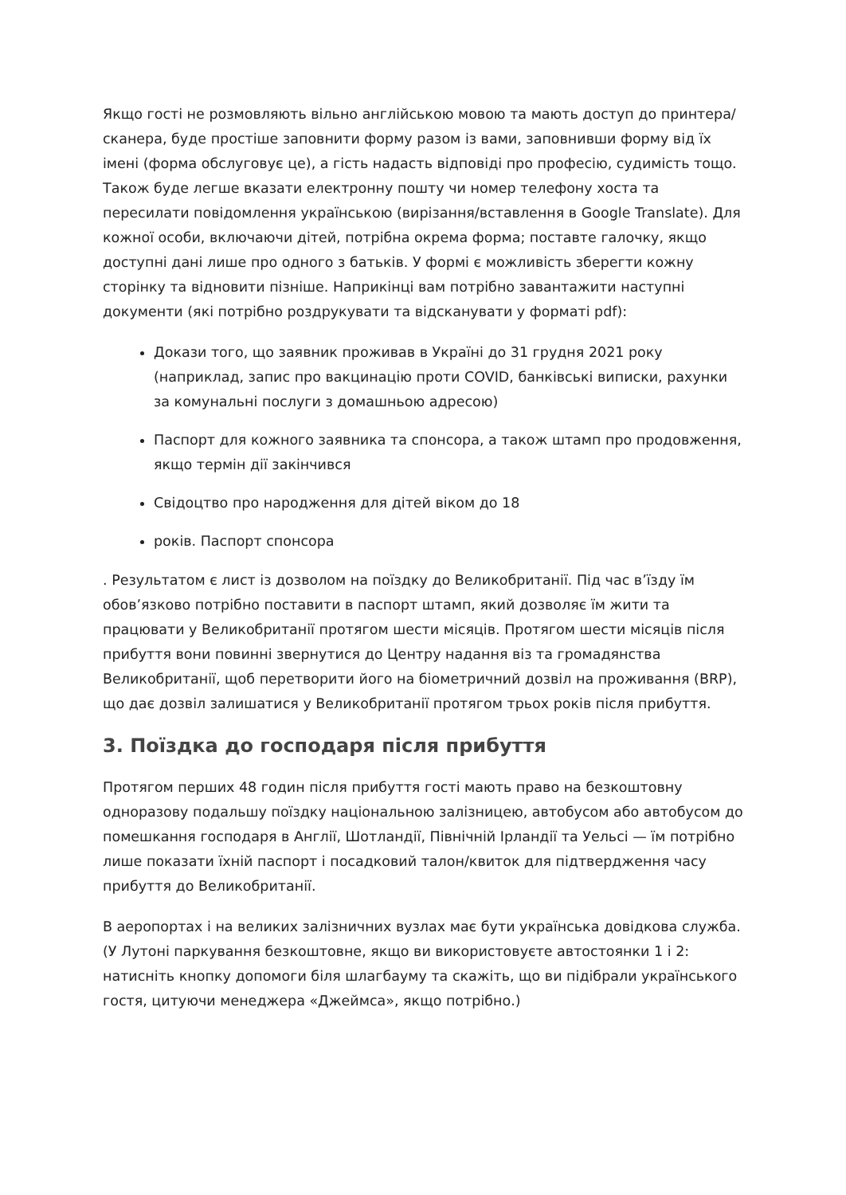Якщо гості не розмовляють вільно англійською мовою та мають доступ до принтера/сканера, буде простіше заповнити форму разом із вами, заповнивши форму від їх імені (форма обслуговує це), а гість надасть відповіді про професію, судимість тощо. Також буде легше вказати електронну пошту чи номер телефону хоста та пересилати повідомлення українською (вирізання/вставлення в Google Translate). Для кожної особи, включаючи дітей, потрібна окрема форма; поставте галочку, якщо доступні дані лише про одного з батьків. У формі є можливість зберегти кожну сторінку та відновити пізніше. Наприкінці вам потрібно завантажити наступні документи (які потрібно роздрукувати та відсканувати у форматі pdf):
Докази того, що заявник проживав в Україні до 31 грудня 2021 року (наприклад, запис про вакцинацію проти COVID, банківські виписки, рахунки за комунальні послуги з домашньою адресою)
Паспорт для кожного заявника та спонсора, а також штамп про продовження, якщо термін дії закінчився
Свідоцтво про народження для дітей віком до 18
років. Паспорт спонсора
. Результатом є лист із дозволом на поїздку до Великобританії. Під час в’їзду їм обов’язково потрібно поставити в паспорт штамп, який дозволяє їм жити та працювати у Великобританії протягом шести місяців. Протягом шести місяців після прибуття вони повинні звернутися до Центру надання віз та громадянства Великобританії, щоб перетворити його на біометричний дозвіл на проживання (BRP), що дає дозвіл залишатися у Великобританії протягом трьох років після прибуття.
3. Поїздка до господаря після прибуття
Протягом перших 48 годин після прибуття гості мають право на безкоштовну одноразову подальшу поїздку національною залізницею, автобусом або автобусом до помешкання господаря в Англії, Шотландії, Північній Ірландії та Уельсі — їм потрібно лише показати їхній паспорт і посадковий талон/квиток для підтвердження часу прибуття до Великобританії.
В аеропортах і на великих залізничних вузлах має бути українська довідкова служба. (У Лутоні паркування безкоштовне, якщо ви використовуєте автостоянки 1 і 2: натисніть кнопку допомоги біля шлагбауму та скажіть, що ви підібрали українського гостя, цитуючи менеджера «Джеймса», якщо потрібно.)